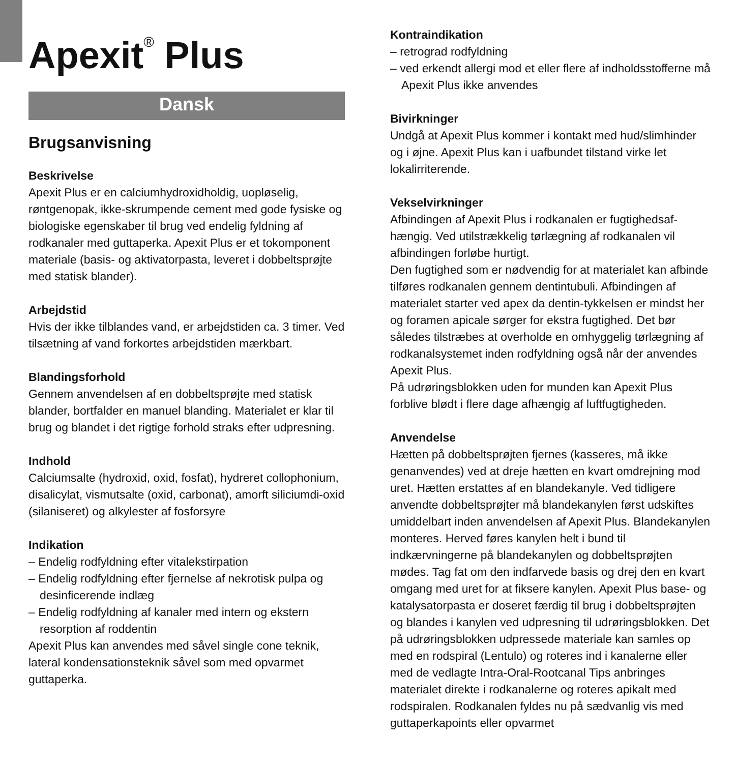Apexit<sup>®</sup> Plus
Dansk
Brugsanvisning
Beskrivelse
Apexit Plus er en calciumhydroxidholdig, uopløselig, røntgenopak, ikke-skrumpende cement med gode fysiske og biologiske egenskaber til brug ved endelig fyldning af rodkanaler med guttaperka. Apexit Plus er et tokomponent materiale (basis- og aktivatorpasta, leveret i dobbeltsprøjte med statisk blander).
Arbejdstid
Hvis der ikke tilblandes vand, er arbejdstiden ca. 3 timer. Ved tilsætning af vand forkortes arbejdstiden mærkbart.
Blandingsforhold
Gennem anvendelsen af en dobbeltsprøjte med statisk blander, bortfalder en manuel blanding. Materialet er klar til brug og blandet i det rigtige forhold straks efter udpresning.
Indhold
Calciumsalte (hydroxid, oxid, fosfat), hydreret collophonium, disalicylat, vismutsalte (oxid, carbonat), amorft siliciumdi-oxid (silaniseret) og alkylester af fosforsyre
Indikation
– Endelig rodfyldning efter vitalekstirpation
– Endelig rodfyldning efter fjernelse af nekrotisk pulpa og desinficerende indlæg
– Endelig rodfyldning af kanaler med intern og ekstern resorption af roddentin
Apexit Plus kan anvendes med såvel single cone teknik, lateral kondensationsteknik såvel som med opvarmet guttaperka.
Kontraindikation
– retrograd rodfyldning
– ved erkendt allergi mod et eller flere af indholdsstofferne må Apexit Plus ikke anvendes
Bivirkninger
Undgå at Apexit Plus kommer i kontakt med hud/slimhinder og i øjne. Apexit Plus kan i uafbundet tilstand virke let lokalirriterende.
Vekselvirkninger
Afbindingen af Apexit Plus i rodkanalen er fugtighedsaf-hængig. Ved utilstrækkelig tørlægning af rodkanalen vil afbindingen forløbe hurtigt.
Den fugtighed som er nødvendig for at materialet kan afbinde tilføres rodkanalen gennem dentintubuli. Afbindingen af materialet starter ved apex da dentin-tykkelsen er mindst her og foramen apicale sørger for ekstra fugtighed. Det bør således tilstræbes at overholde en omhyggelig tørlægning af rodkanalsystemet inden rodfyldning også når der anvendes Apexit Plus.
På udrøringsblokken uden for munden kan Apexit Plus forblive blødt i flere dage afhængig af luftfugtigheden.
Anvendelse
Hætten på dobbeltsprøjten fjernes (kasseres, må ikke genanvendes) ved at dreje hætten en kvart omdrejning mod uret. Hætten erstattes af en blandekanyle. Ved tidligere anvendte dobbeltsprøjter må blandekanylen først udskiftes umiddelbart inden anvendelsen af Apexit Plus. Blandekanylen monteres. Herved føres kanylen helt i bund til indkærvningerne på blandekanylen og dobbeltsprøjten mødes. Tag fat om den indfarvede basis og drej den en kvart omgang med uret for at fiksere kanylen. Apexit Plus base- og katalysatorpasta er doseret færdig til brug i dobbeltsprøjten og blandes i kanylen ved udpresning til udrøringsblokken. Det på udrøringsblokken udpressede materiale kan samles op med en rodspiral (Lentulo) og roteres ind i kanalerne eller med de vedlagte Intra-Oral-Rootcanal Tips anbringes materialet direkte i rodkanalerne og roteres apikalt med rodspiralen. Rodkanalen fyldes nu på sædvanlig vis med guttaperkapoints eller opvarmet